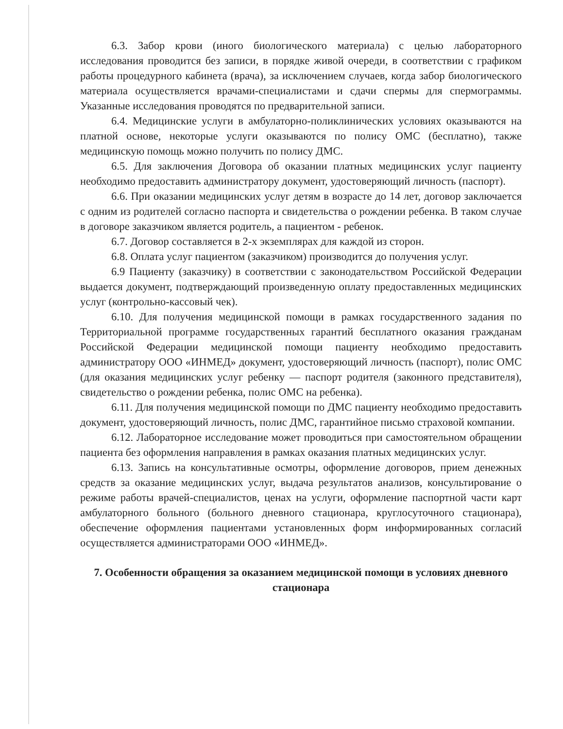6.3. Забор крови (иного биологического материала) с целью лабораторного исследования проводится без записи, в порядке живой очереди, в соответствии с графиком работы процедурного кабинета (врача), за исключением случаев, когда забор биологического материала осуществляется врачами-специалистами и сдачи спермы для спермограммы. Указанные исследования проводятся по предварительной записи.
6.4. Медицинские услуги в амбулаторно-поликлинических условиях оказываются на платной основе, некоторые услуги оказываются по полису ОМС (бесплатно), также медицинскую помощь можно получить по полису ДМС.
6.5. Для заключения Договора об оказании платных медицинских услуг пациенту необходимо предоставить администратору документ, удостоверяющий личность (паспорт).
6.6. При оказании медицинских услуг детям в возрасте до 14 лет, договор заключается с одним из родителей согласно паспорта и свидетельства о рождении ребенка. В таком случае в договоре заказчиком является родитель, а пациентом - ребенок.
6.7. Договор составляется в 2-х экземплярах для каждой из сторон.
6.8. Оплата услуг пациентом (заказчиком) производится до получения услуг.
6.9 Пациенту (заказчику) в соответствии с законодательством Российской Федерации выдается документ, подтверждающий произведенную оплату предоставленных медицинских услуг (контрольно-кассовый чек).
6.10. Для получения медицинской помощи в рамках государственного задания по Территориальной программе государственных гарантий бесплатного оказания гражданам Российской Федерации медицинской помощи пациенту необходимо предоставить администратору ООО «ИНМЕД» документ, удостоверяющий личность (паспорт), полис ОМС (для оказания медицинских услуг ребенку — паспорт родителя (законного представителя), свидетельство о рождении ребенка, полис ОМС на ребенка).
6.11. Для получения медицинской помощи по ДМС пациенту необходимо предоставить документ, удостоверяющий личность, полис ДМС, гарантийное письмо страховой компании.
6.12. Лабораторное исследование может проводиться при самостоятельном обращении пациента без оформления направления в рамках оказания платных медицинских услуг.
6.13. Запись на консультативные осмотры, оформление договоров, прием денежных средств за оказание медицинских услуг, выдача результатов анализов, консультирование о режиме работы врачей-специалистов, ценах на услуги, оформление паспортной части карт амбулаторного больного (больного дневного стационара, круглосуточного стационара), обеспечение оформления пациентами установленных форм информированных согласий осуществляется администраторами ООО «ИНМЕД».
7. Особенности обращения за оказанием медицинской помощи в условиях дневного стационара